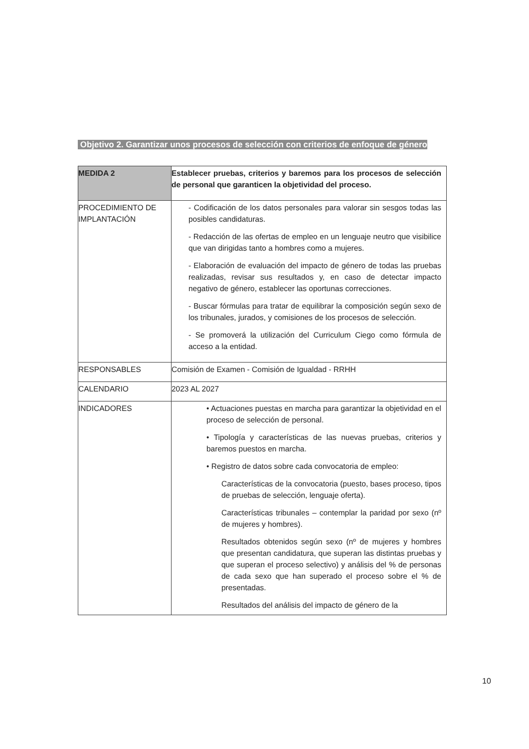Objetivo 2. Garantizar unos procesos de selección con criterios de enfoque de género
| MEDIDA 2 | Establecer pruebas, criterios y baremos para los procesos de selección de personal que garanticen la objetividad del proceso. |
| PROCEDIMIENTO DE IMPLANTACIÓN | - Codificación de los datos personales para valorar sin sesgos todas las posibles candidaturas. - Redacción de las ofertas de empleo en un lenguaje neutro que visibilice que van dirigidas tanto a hombres como a mujeres. - Elaboración de evaluación del impacto de género de todas las pruebas realizadas, revisar sus resultados y, en caso de detectar impacto negativo de género, establecer las oportunas correcciones. - Buscar fórmulas para tratar de equilibrar la composición según sexo de los tribunales, jurados, y comisiones de los procesos de selección. - Se promoverá la utilización del Curriculum Ciego como fórmula de acceso a la entidad. |
| RESPONSABLES | Comisión de Examen - Comisión de Igualdad - RRHH |
| CALENDARIO | 2023 AL 2027 |
| INDICADORES | • Actuaciones puestas en marcha para garantizar la objetividad en el proceso de selección de personal. • Tipología y características de las nuevas pruebas, criterios y baremos puestos en marcha. • Registro de datos sobre cada convocatoria de empleo: Características de la convocatoria (puesto, bases proceso, tipos de pruebas de selección, lenguaje oferta). Características tribunales – contemplar la paridad por sexo (nº de mujeres y hombres). Resultados obtenidos según sexo (nº de mujeres y hombres que presentan candidatura, que superan las distintas pruebas y que superan el proceso selectivo) y análisis del % de personas de cada sexo que han superado el proceso sobre el % de presentadas. Resultados del análisis del impacto de género de la |
10